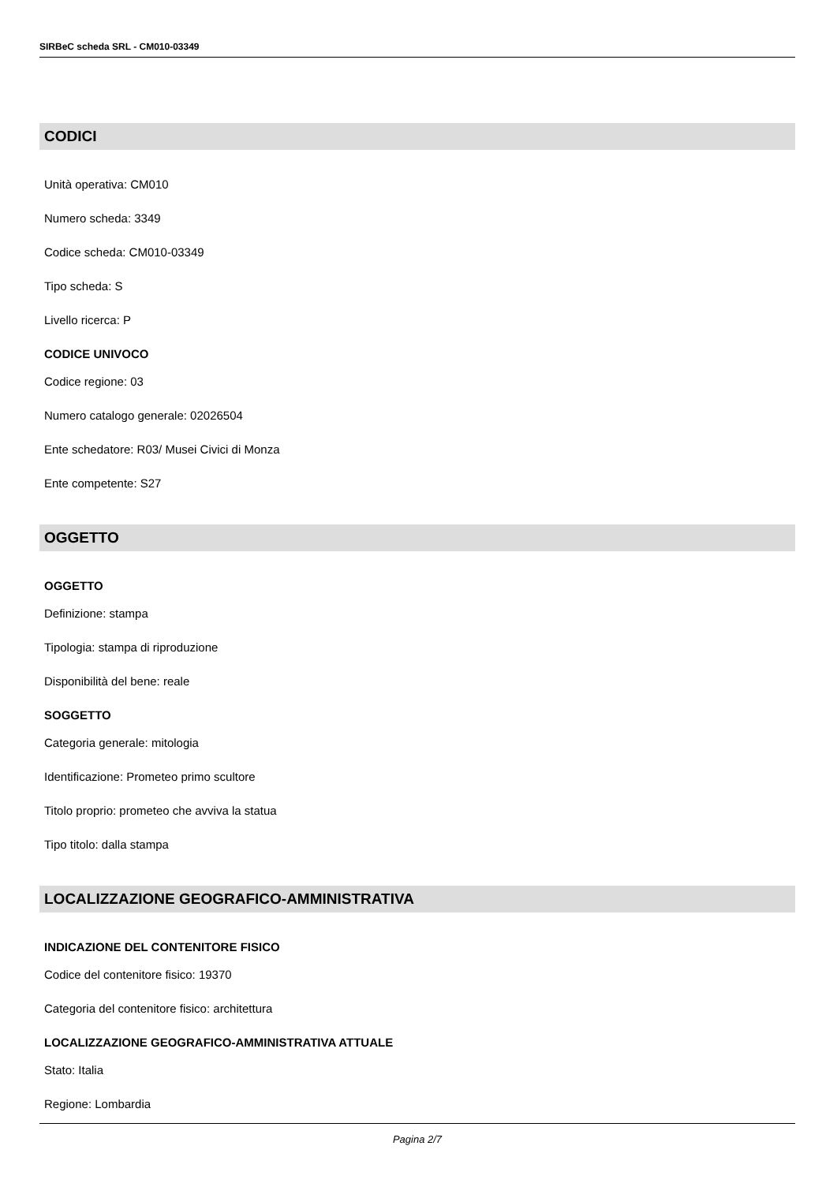SIRBeC scheda SRL - CM010-03349
CODICI
Unità operativa: CM010
Numero scheda: 3349
Codice scheda: CM010-03349
Tipo scheda: S
Livello ricerca: P
CODICE UNIVOCO
Codice regione: 03
Numero catalogo generale: 02026504
Ente schedatore: R03/ Musei Civici di Monza
Ente competente: S27
OGGETTO
OGGETTO
Definizione: stampa
Tipologia: stampa di riproduzione
Disponibilità del bene: reale
SOGGETTO
Categoria generale: mitologia
Identificazione: Prometeo primo scultore
Titolo proprio: prometeo che avviva la statua
Tipo titolo: dalla stampa
LOCALIZZAZIONE GEOGRAFICO-AMMINISTRATIVA
INDICAZIONE DEL CONTENITORE FISICO
Codice del contenitore fisico: 19370
Categoria del contenitore fisico: architettura
LOCALIZZAZIONE GEOGRAFICO-AMMINISTRATIVA ATTUALE
Stato: Italia
Regione: Lombardia
Pagina 2/7